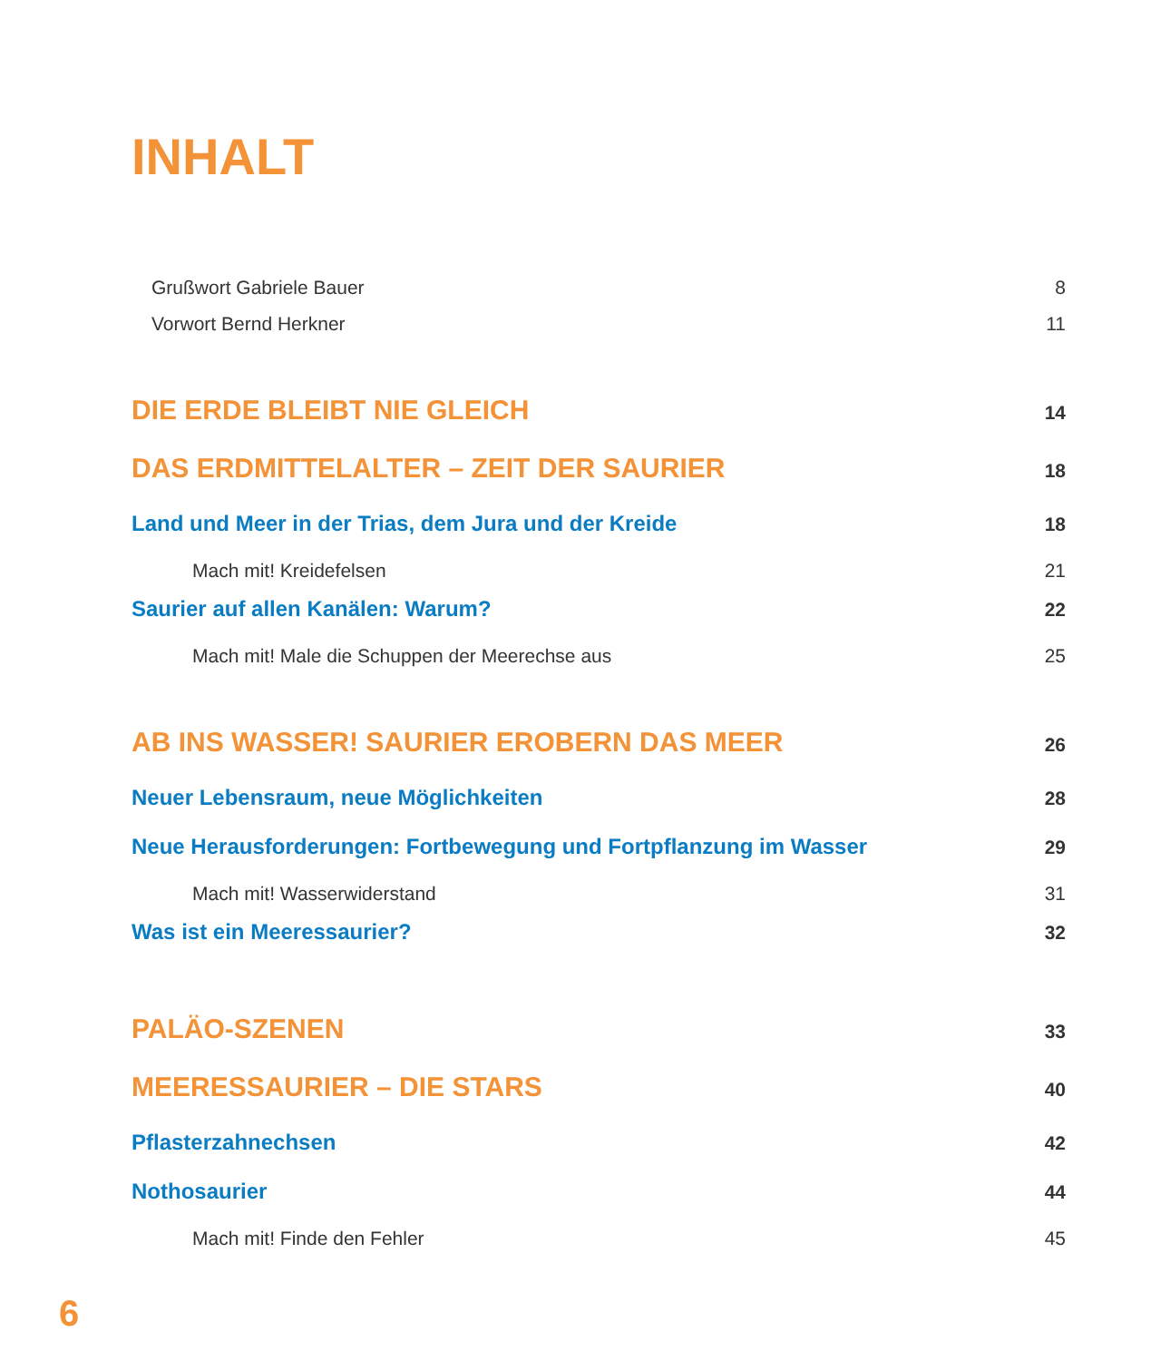INHALT
Grußwort Gabriele Bauer 8
Vorwort Bernd Herkner 11
DIE ERDE BLEIBT NIE GLEICH 14
DAS ERDMITTELALTER – ZEIT DER SAURIER 18
Land und Meer in der Trias, dem Jura und der Kreide 18
Mach mit! Kreidefelsen 21
Saurier auf allen Kanälen: Warum? 22
Mach mit! Male die Schuppen der Meerechse aus 25
AB INS WASSER! SAURIER EROBERN DAS MEER 26
Neuer Lebensraum, neue Möglichkeiten 28
Neue Herausforderungen: Fortbewegung und Fortpflanzung im Wasser 29
Mach mit! Wasserwiderstand 31
Was ist ein Meeressaurier? 32
PALÄO-SZENEN 33
MEERESSAURIER – DIE STARS 40
Pflasterzahnechsen 42
Nothosaurier 44
Mach mit! Finde den Fehler 45
6